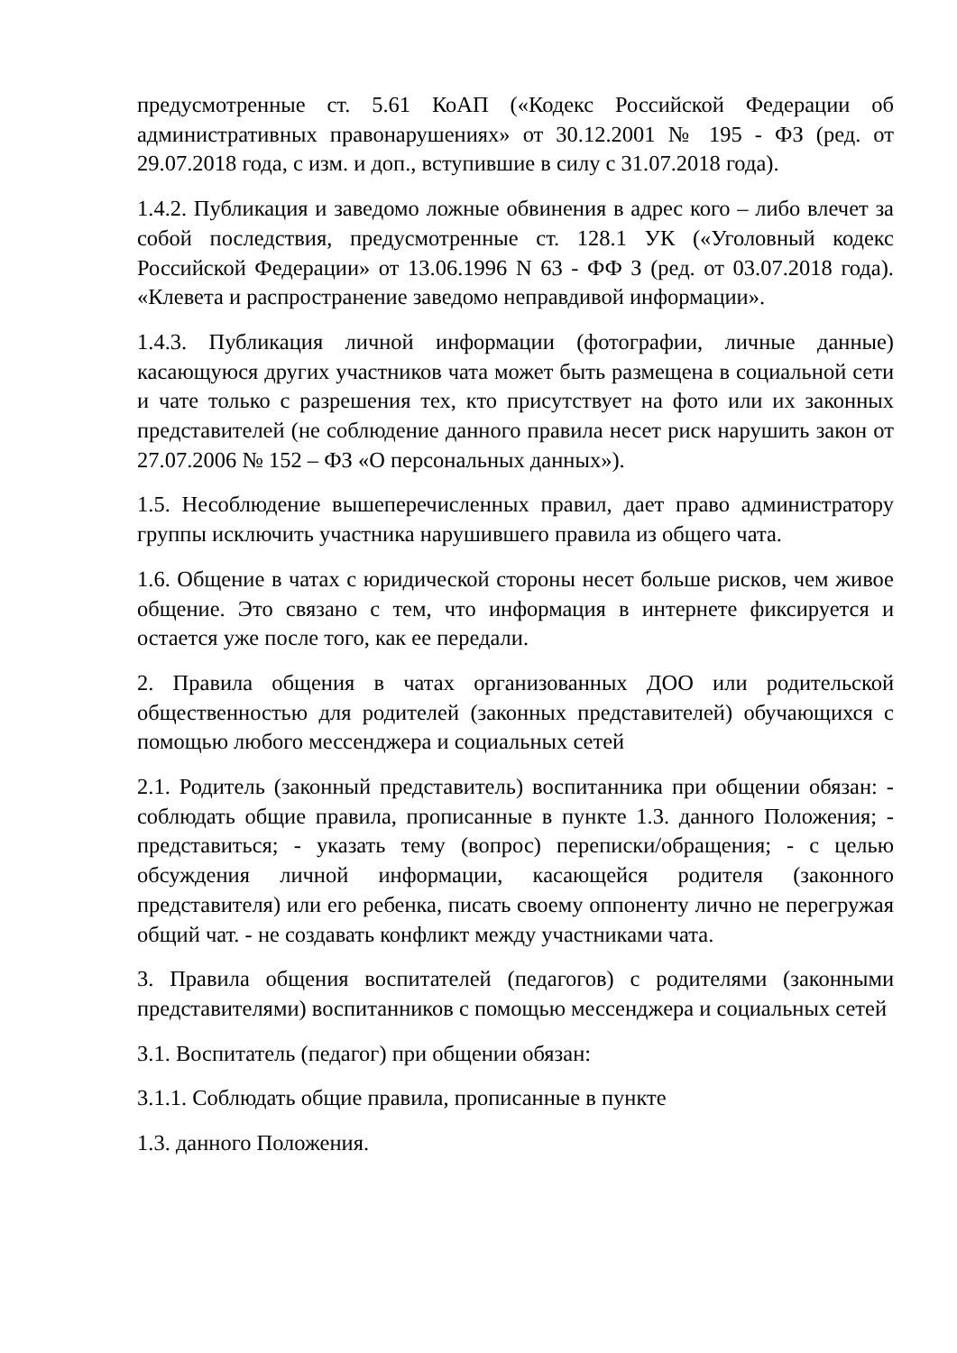предусмотренные ст. 5.61 КоАП («Кодекс Российской Федерации об административных правонарушениях» от 30.12.2001 № 195 - ФЗ (ред. от 29.07.2018 года, с изм. и доп., вступившие в силу с 31.07.2018 года).
1.4.2. Публикация и заведомо ложные обвинения в адрес кого – либо влечет за собой последствия, предусмотренные ст. 128.1 УК («Уголовный кодекс Российской Федерации» от 13.06.1996 N 63 - ФФ З (ред. от 03.07.2018 года). «Клевета и распространение заведомо неправдивой информации».
1.4.3. Публикация личной информации (фотографии, личные данные) касающуюся других участников чата может быть размещена в социальной сети и чате только с разрешения тех, кто присутствует на фото или их законных представителей (не соблюдение данного правила несет риск нарушить закон от 27.07.2006 № 152 – ФЗ «О персональных данных»).
1.5. Несоблюдение вышеперечисленных правил, дает право администратору группы исключить участника нарушившего правила из общего чата.
1.6. Общение в чатах с юридической стороны несет больше рисков, чем живое общение. Это связано с тем, что информация в интернете фиксируется и остается уже после того, как ее передали.
2. Правила общения в чатах организованных ДОО или родительской общественностью для родителей (законных представителей) обучающихся с помощью любого мессенджера и социальных сетей
2.1. Родитель (законный представитель) воспитанника при общении обязан: - соблюдать общие правила, прописанные в пункте 1.3. данного Положения; - представиться; - указать тему (вопрос) переписки/обращения; - с целью обсуждения личной информации, касающейся родителя (законного представителя) или его ребенка, писать своему оппоненту лично не перегружая общий чат. - не создавать конфликт между участниками чата.
3. Правила общения воспитателей (педагогов) с родителями (законными представителями) воспитанников с помощью мессенджера и социальных сетей
3.1. Воспитатель (педагог) при общении обязан:
3.1.1. Соблюдать общие правила, прописанные в пункте
1.3. данного Положения.